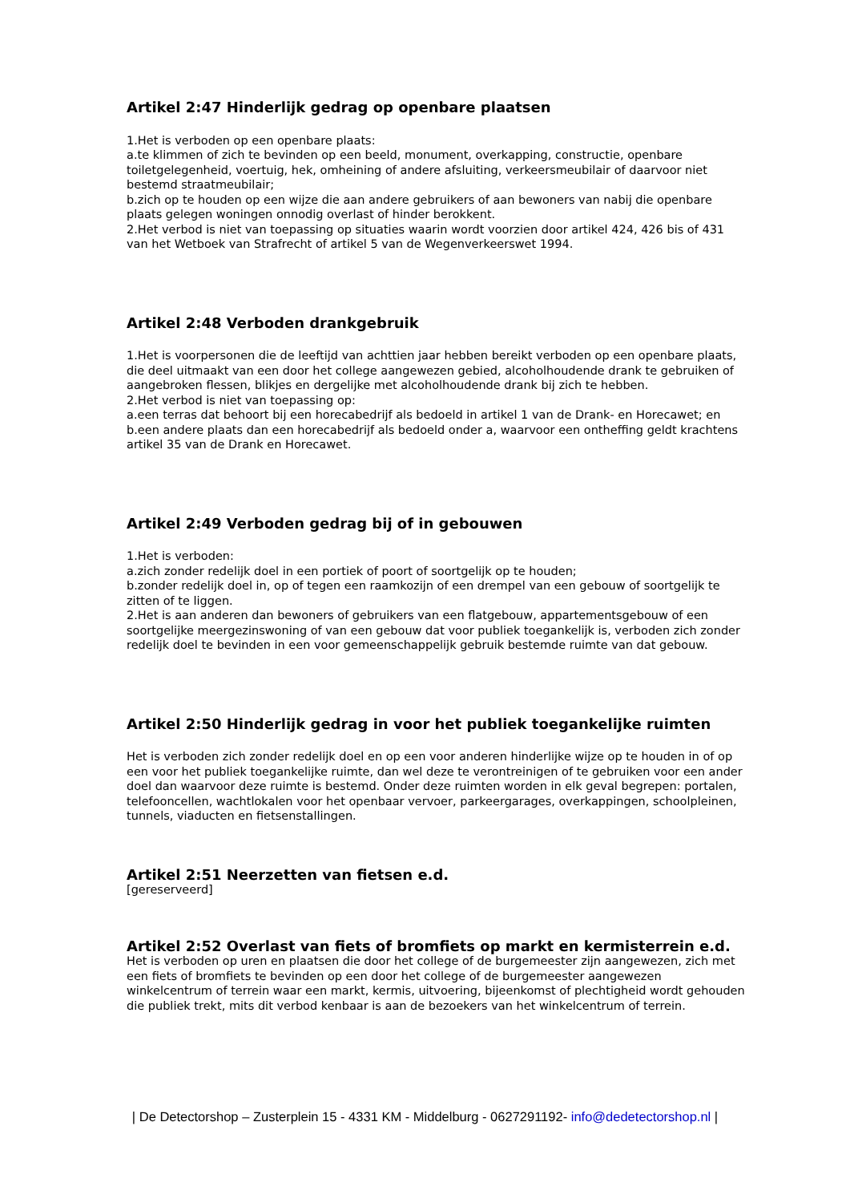Artikel 2:47 Hinderlijk gedrag op openbare plaatsen
1.Het is verboden op een openbare plaats:
a.te klimmen of zich te bevinden op een beeld, monument, overkapping, constructie, openbare toiletgelegenheid, voertuig, hek, omheining of andere afsluiting, verkeersmeubilair of daarvoor niet bestemd straatmeubilair;
b.zich op te houden op een wijze die aan andere gebruikers of aan bewoners van nabij die openbare plaats gelegen woningen onnodig overlast of hinder berokkent.
2.Het verbod is niet van toepassing op situaties waarin wordt voorzien door artikel 424, 426 bis of 431 van het Wetboek van Strafrecht of artikel 5 van de Wegenverkeerswet 1994.
Artikel 2:48 Verboden drankgebruik
1.Het is voorpersonen die de leeftijd van achttien jaar hebben bereikt verboden op een openbare plaats, die deel uitmaakt van een door het college aangewezen gebied, alcoholhoudende drank te gebruiken of aangebroken flessen, blikjes en dergelijke met alcoholhoudende drank bij zich te hebben.
2.Het verbod is niet van toepassing op:
a.een terras dat behoort bij een horecabedrijf als bedoeld in artikel 1 van de Drank- en Horecawet; en
b.een andere plaats dan een horecabedrijf als bedoeld onder a, waarvoor een ontheffing geldt krachtens artikel 35 van de Drank en Horecawet.
Artikel 2:49 Verboden gedrag bij of in gebouwen
1.Het is verboden:
a.zich zonder redelijk doel in een portiek of poort of soortgelijk op te houden;
b.zonder redelijk doel in, op of tegen een raamkozijn of een drempel van een gebouw of soortgelijk te zitten of te liggen.
2.Het is aan anderen dan bewoners of gebruikers van een flatgebouw, appartementsgebouw of een soortgelijke meergezinswoning of van een gebouw dat voor publiek toegankelijk is, verboden zich zonder redelijk doel te bevinden in een voor gemeenschappelijk gebruik bestemde ruimte van dat gebouw.
Artikel 2:50 Hinderlijk gedrag in voor het publiek toegankelijke ruimten
Het is verboden zich zonder redelijk doel en op een voor anderen hinderlijke wijze op te houden in of op een voor het publiek toegankelijke ruimte, dan wel deze te verontreinigen of te gebruiken voor een ander doel dan waarvoor deze ruimte is bestemd. Onder deze ruimten worden in elk geval begrepen: portalen, telefooncellen, wachtlokalen voor het openbaar vervoer, parkeergarages, overkappingen, schoolpleinen, tunnels, viaducten en fietsenstallingen.
Artikel 2:51 Neerzetten van fietsen e.d.
[gereserveerd]
Artikel 2:52 Overlast van fiets of bromfiets op markt en kermisterrein e.d.
Het is verboden op uren en plaatsen die door het college of de burgemeester zijn aangewezen, zich met een fiets of bromfiets te bevinden op een door het college of de burgemeester aangewezen winkelcentrum of terrein waar een markt, kermis, uitvoering, bijeenkomst of plechtigheid wordt gehouden die publiek trekt, mits dit verbod kenbaar is aan de bezoekers van het winkelcentrum of terrein.
| De Detectorshop – Zusterplein 15 - 4331 KM - Middelburg - 0627291192- info@dedetectorshop.nl |